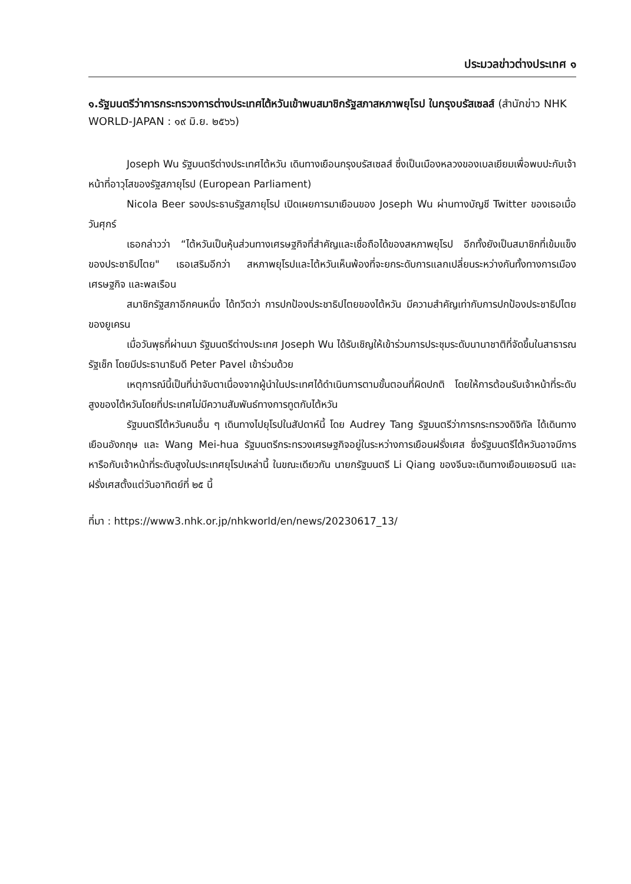ประมวลข่าวต่างประเทศ ๑
๑.รัฐมนตรีว่าการกระทรวงการต่างประเทศไต้หวันเข้าพบสมาชิกรัฐสภาสหภาพยุโรป ในกรุงบรัสเซลส์ (สำนักข่าว NHK WORLD-JAPAN : ๑๙ มิ.ย. ๒๕๖๖)
Joseph Wu รัฐมนตรีต่างประเทศไต้หวัน เดินทางเยือนกรุงบรัสเซลส์ ซึ่งเป็นเมืองหลวงของเบลเยียมเพื่อพบปะกับเจ้าหน้าที่อาวุโสของรัฐสภายุโรป (European Parliament)
Nicola Beer รองประธานรัฐสภายุโรป เปิดเผยการมาเยือนของ Joseph Wu ผ่านทางบัญชี Twitter ของเธอเมื่อวันศุกร์
เธอกล่าวว่า “ไต้หวันเป็นหุ้นส่วนทางเศรษฐกิจที่สำคัญและเชื่อถือได้ของสหภาพยุโรป อีกทั้งยังเป็นสมาชิกที่เข้มแข็งของประชาธิปไตย" เธอเสริมอีกว่า สหภาพยุโรปและไต้หวันเห็นพ้องที่จะยกระดับการแลกเปลี่ยนระหว่างกันทั้งทางการเมือง เศรษฐกิจ และพลเรือน
สมาชิกรัฐสภาอีกคนหนึ่ง ได้ทวีตว่า การปกป้องประชาธิปไตยของไต้หวัน มีความสำคัญเท่ากับการปกป้องประชาธิปไตยของยูเครน
เมื่อวันพุธที่ผ่านมา รัฐมนตรีต่างประเทศ Joseph Wu ได้รับเชิญให้เข้าร่วมการประชุมระดับนานาชาติที่จัดขึ้นในสาธารณรัฐเช็ก โดยมีประธานาธิบดี Peter Pavel เข้าร่วมด้วย
เหตุการณ์นี้เป็นที่น่าจับตาเนื่องจากผู้นำในประเทศได้ดำเนินการตามขั้นตอนที่ผิดปกติ โดยให้การต้อนรับเจ้าหน้าที่ระดับสูงของไต้หวันโดยที่ประเทศไม่มีความสัมพันธ์ทางการทูตกับไต้หวัน
รัฐมนตรีไต้หวันคนอื่น ๆ เดินทางไปยุโรปในสัปดาห์นี้ โดย Audrey Tang รัฐมนตรีว่าการกระทรวงดิจิทัล ได้เดินทางเยือนอังกฤษ และ Wang Mei-hua รัฐมนตรีกระทรวงเศรษฐกิจอยู่ในระหว่างการเยือนฝรั่งเศส ซึ่งรัฐมนตรีไต้หวันอาจมีการหารือกับเจ้าหน้าที่ระดับสูงในประเทศยุโรปเหล่านี้ ในขณะเดียวกัน นายกรัฐมนตรี Li Qiang ของจีนจะเดินทางเยือนเยอรมนี และฝรั่งเศสตั้งแต่วันอาทิตย์ที่ ๒๕ นี้
ที่มา : https://www3.nhk.or.jp/nhkworld/en/news/20230617_13/